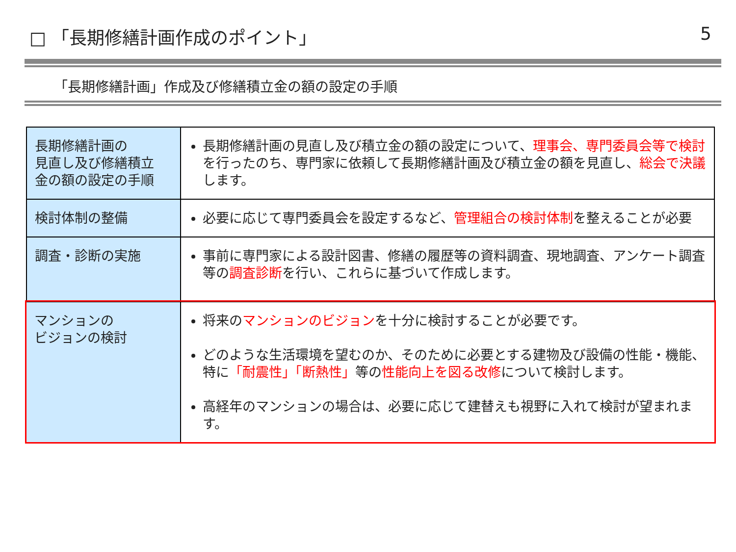□ 「長期修繕計画作成のポイント」 5
「長期修繕計画」作成及び修繕積立金の額の設定の手順
| 長期修繕計画の 見直し及び修繕積立 金の額の設定の手順 | 長期修繕計画の見直し及び積立金の額の設定について、 理事会、専門委員会等で検討 を行ったのち、専門家に依頼して長期修繕計画及び積立金の額を見直し、 総会で決議 します。 |
| 検討体制の整備 | 必要に応じて専門委員会を設定するなど、 管理組合の検討体制 を整えることが必要 |
| 調査・診断の実施 | 事前に専門家による設計図書、修繕の履歴等の資料調査、現地調査、アンケート調査等の 調査診断 を行い、これらに基づいて作成します。 |
| マンションの ビジョンの検討 | 将来の マンションのビジョン を十分に検討することが必要です。 どのような生活環境を望むのか、そのために必要とする建物及び設備の性能・機能、特に 「耐震性」「断熱性」 等の 性能向上を図る改修 について検討します。 高経年のマンションの場合は、必要に応じて建替えも視野に入れて検討が望まれます。 |